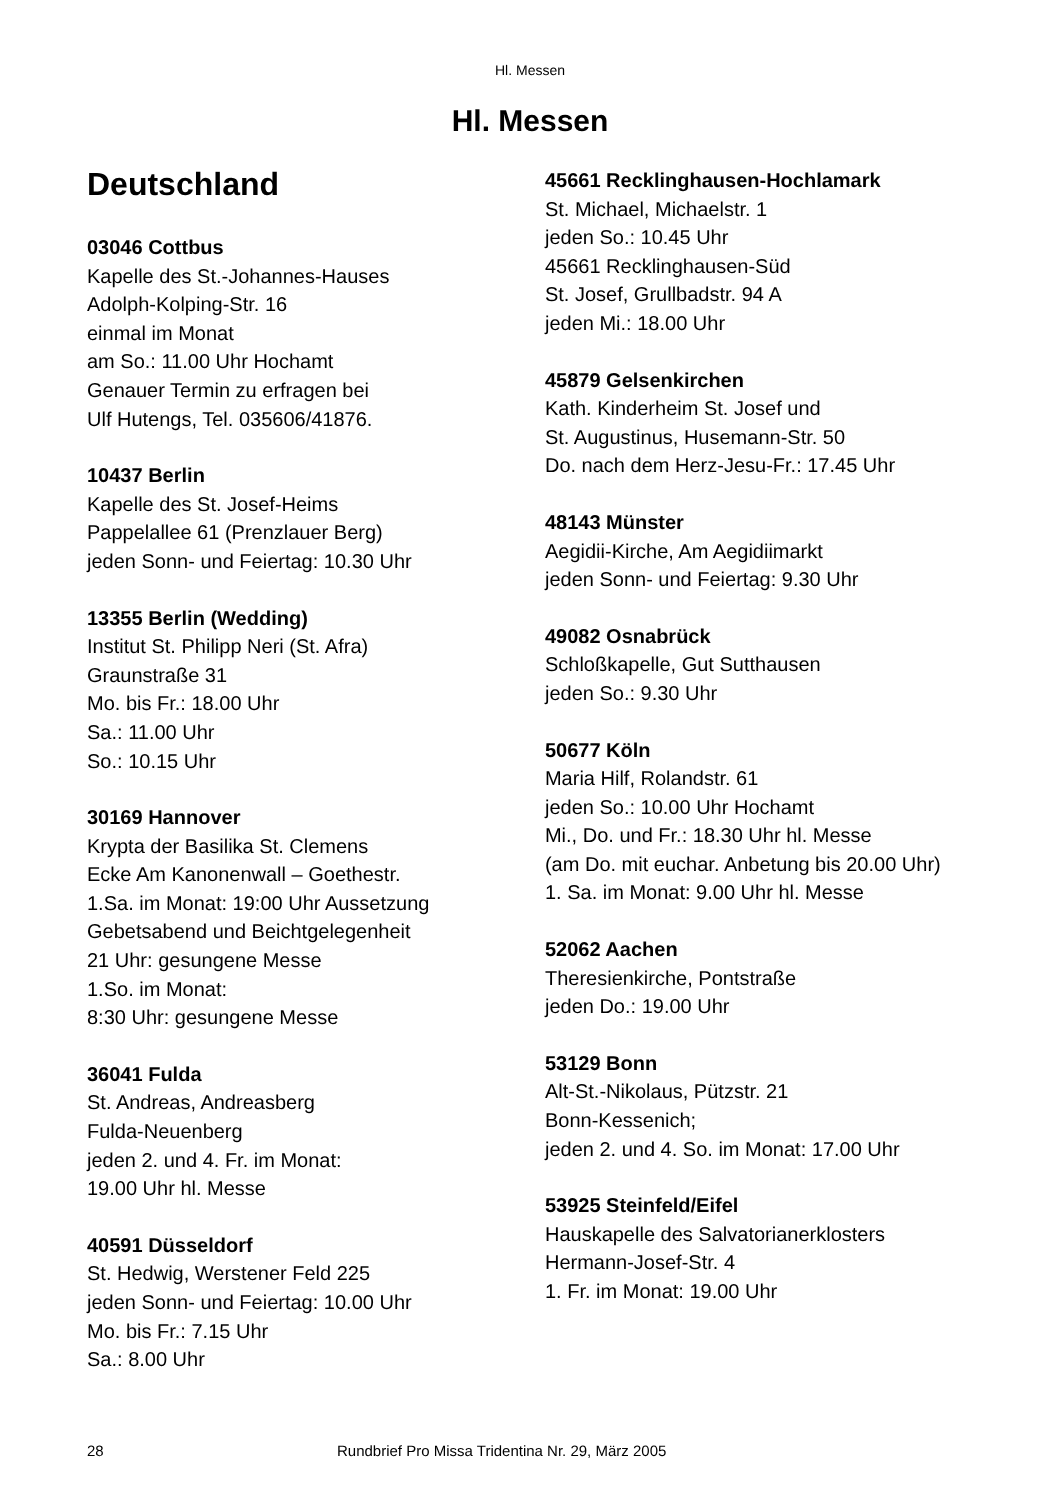Hl. Messen
Hl. Messen
Deutschland
03046 Cottbus
Kapelle des St.-Johannes-Hauses
Adolph-Kolping-Str. 16
einmal im Monat
am So.: 11.00 Uhr Hochamt
Genauer Termin zu erfragen bei
Ulf Hutengs, Tel. 035606/41876.
10437 Berlin
Kapelle des St. Josef-Heims
Pappelallee 61 (Prenzlauer Berg)
jeden Sonn- und Feiertag: 10.30 Uhr
13355 Berlin (Wedding)
Institut St. Philipp Neri (St. Afra)
Graunstraße 31
Mo. bis Fr.: 18.00 Uhr
Sa.: 11.00 Uhr
So.: 10.15 Uhr
30169 Hannover
Krypta der Basilika St. Clemens
Ecke Am Kanonenwall – Goethestr.
1.Sa. im Monat: 19:00 Uhr Aussetzung
Gebetsabend und Beichtgelegenheit
21 Uhr: gesungene Messe
1.So. im Monat:
8:30 Uhr: gesungene Messe
36041 Fulda
St. Andreas, Andreasberg
Fulda-Neuenberg
jeden 2. und 4. Fr. im Monat:
19.00 Uhr hl. Messe
40591 Düsseldorf
St. Hedwig, Werstener Feld 225
jeden Sonn- und Feiertag: 10.00 Uhr
Mo. bis Fr.: 7.15 Uhr
Sa.: 8.00 Uhr
45661 Recklinghausen-Hochlamark
St. Michael, Michaelstr. 1
jeden So.: 10.45 Uhr
45661 Recklinghausen-Süd
St. Josef, Grullbadstr. 94 A
jeden Mi.: 18.00 Uhr
45879 Gelsenkirchen
Kath. Kinderheim St. Josef und
St. Augustinus, Husemann-Str. 50
Do. nach dem Herz-Jesu-Fr.: 17.45 Uhr
48143 Münster
Aegidii-Kirche, Am Aegidiimarkt
jeden Sonn- und Feiertag: 9.30 Uhr
49082 Osnabrück
Schloßkapelle, Gut Sutthausen
jeden So.: 9.30 Uhr
50677 Köln
Maria Hilf, Rolandstr. 61
jeden So.: 10.00 Uhr Hochamt
Mi., Do. und Fr.: 18.30 Uhr hl. Messe
(am Do. mit euchar. Anbetung bis 20.00 Uhr)
1. Sa. im Monat: 9.00 Uhr hl. Messe
52062 Aachen
Theresienkirche, Pontstraße
jeden Do.: 19.00 Uhr
53129 Bonn
Alt-St.-Nikolaus, Pützstr. 21
Bonn-Kessenich;
jeden 2. und 4. So. im Monat: 17.00 Uhr
53925 Steinfeld/Eifel
Hauskapelle des Salvatorianerklosters
Hermann-Josef-Str. 4
1. Fr. im Monat: 19.00 Uhr
28 Rundbrief Pro Missa Tridentina Nr. 29, März 2005